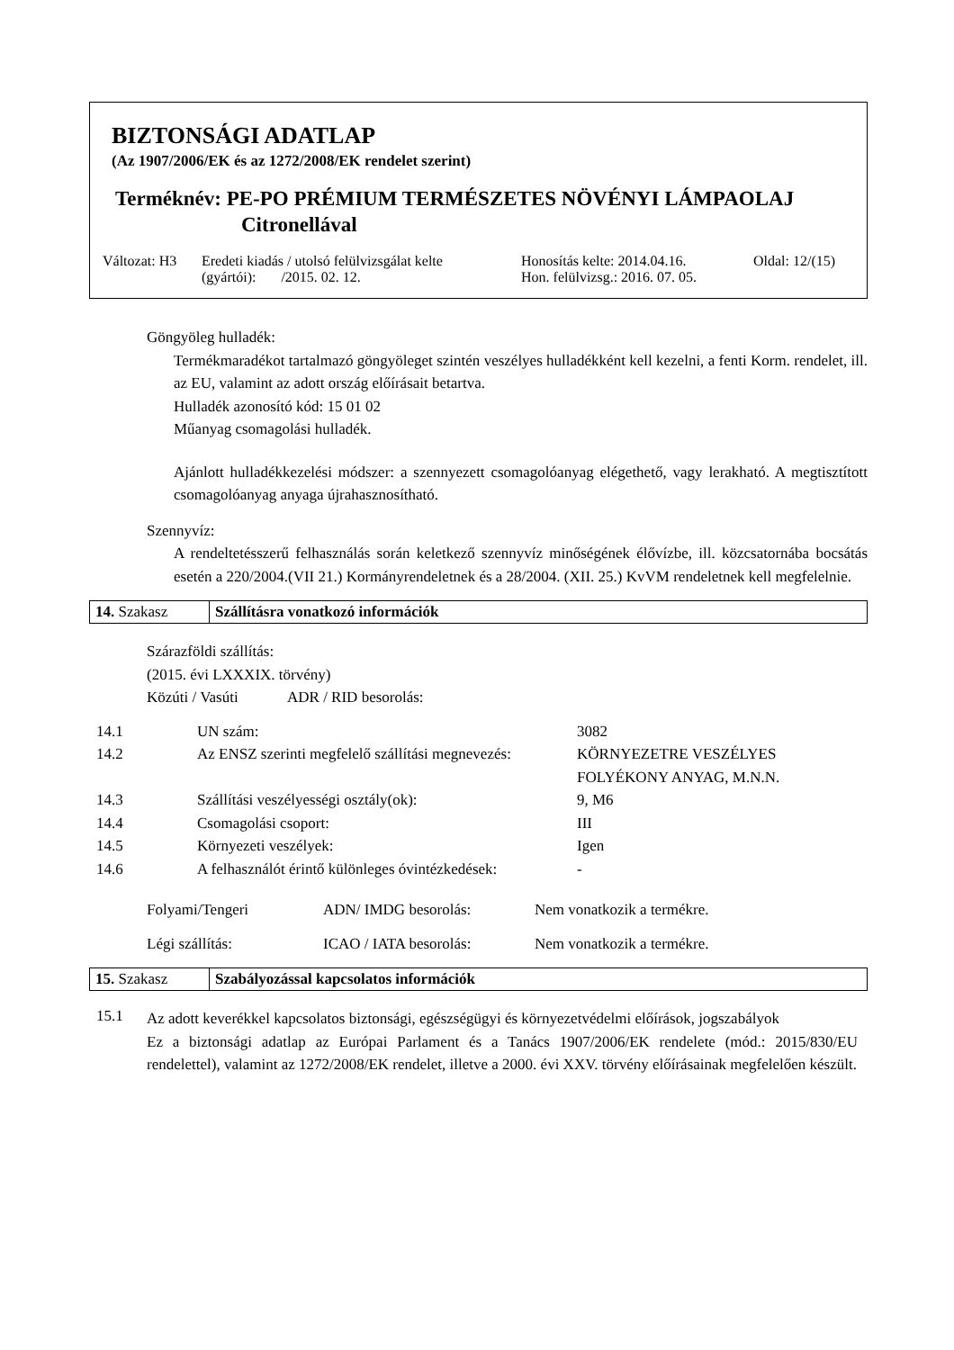BIZTONSÁGI ADATLAP
(Az 1907/2006/EK és az 1272/2008/EK rendelet szerint)
Terméknév: PE-PO PRÉMIUM TERMÉSZETES NÖVÉNYI LÁMPAOLAJ
Citronellával
Változat: H3
Eredeti kiadás / utolsó felülvizsgálat kelte
(gyártói): /2015. 02. 12.
Honosítás kelte: 2014.04.16.
Hon. felülvizsg.: 2016. 07. 05.
Oldal: 12/(15)
Göngyöleg hulladék:
Termékmaradékot tartalmazó göngyöleget szintén veszélyes hulladékként kell kezelni, a fenti Korm. rendelet, ill. az EU, valamint az adott ország előírásait betartva.
Hulladék azonosító kód: 15 01 02
Műanyag csomagolási hulladék.
Ajánlott hulladékkezelési módszer: a szennyezett csomagolóanyag elégethető, vagy lerakható. A megtisztított csomagolóanyag anyaga újrahasznosítható.
Szennyvíz:
A rendeltetésszerű felhasználás során keletkező szennyvíz minőségének élővízbe, ill. közcsatornába bocsátás esetén a 220/2004.(VII 21.) Kormányrendeletnek és a 28/2004. (XII. 25.) KvVM rendeletnek kell megfelelnie.
14. Szakasz Szállításra vonatkozó információk
Szárazföldi szállítás:
(2015. évi LXXXIX. törvény)
Közúti / Vasúti ADR / RID besorolás:
| 14.1 | UN szám: | 3082 |
| 14.2 | Az ENSZ szerinti megfelelő szállítási megnevezés: | KÖRNYEZETRE VESZÉLYES FOLYÉKONY ANYAG, M.N.N. |
| 14.3 | Szállítási veszélyességi osztály(ok): | 9, M6 |
| 14.4 | Csomagolási csoport: | III |
| 14.5 | Környezeti veszélyek: | Igen |
| 14.6 | A felhasználót érintő különleges óvintézkedések: | - |
| Folyami/Tengeri | ADN/ IMDG besorolás: | Nem vonatkozik a termékre. |
| Légi szállítás: | ICAO / IATA besorolás: | Nem vonatkozik a termékre. |
15. Szakasz Szabályozással kapcsolatos információk
15.1
Az adott keverékkel kapcsolatos biztonsági, egészségügyi és környezetvédelmi előírások, jogszabályok
Ez a biztonsági adatlap az Európai Parlament és a Tanács 1907/2006/EK rendelete (mód.: 2015/830/EU rendelettel), valamint az 1272/2008/EK rendelet, illetve a 2000. évi XXV. törvény előírásainak megfelelően készült.